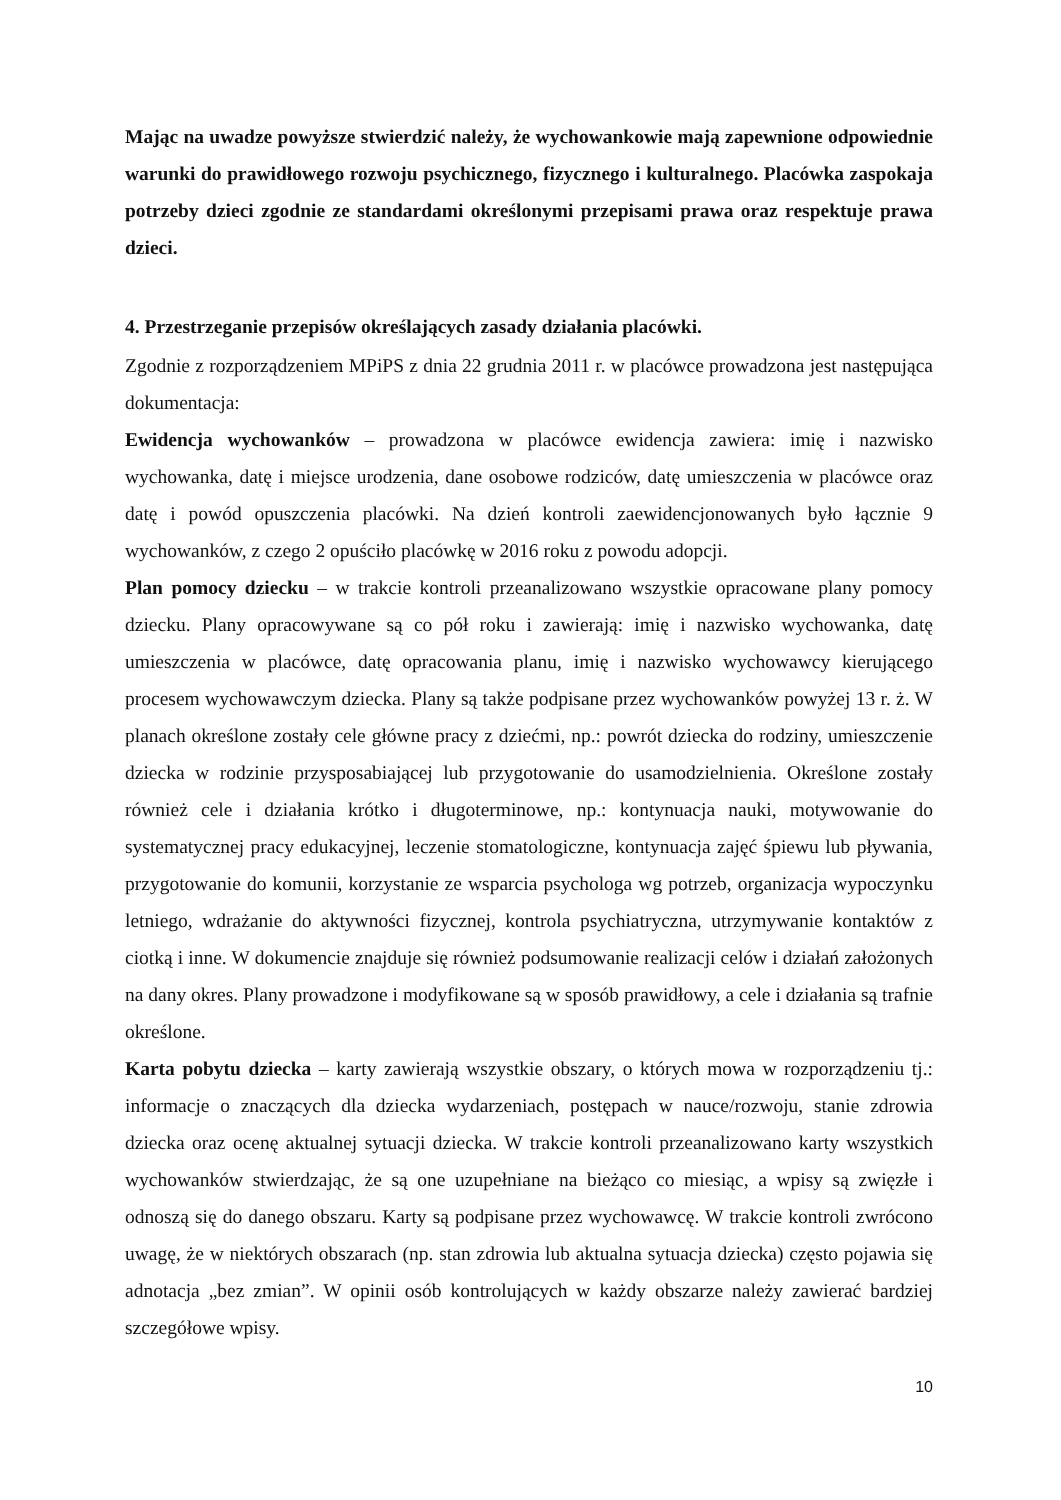Mając na uwadze powyższe stwierdzić należy, że wychowankowie mają zapewnione odpowiednie warunki do prawidłowego rozwoju psychicznego, fizycznego i kulturalnego. Placówka zaspokaja potrzeby dzieci zgodnie ze standardami określonymi przepisami prawa oraz respektuje prawa dzieci.
4. Przestrzeganie przepisów określających zasady działania placówki.
Zgodnie z rozporządzeniem MPiPS z dnia 22 grudnia 2011 r. w placówce prowadzona jest następująca dokumentacja:
Ewidencja wychowanków – prowadzona w placówce ewidencja zawiera: imię i nazwisko wychowanka, datę i miejsce urodzenia, dane osobowe rodziców, datę umieszczenia w placówce oraz datę i powód opuszczenia placówki. Na dzień kontroli zaewidencjonowanych było łącznie 9 wychowanków, z czego 2 opuściło placówkę w 2016 roku z powodu adopcji.
Plan pomocy dziecku – w trakcie kontroli przeanalizowano wszystkie opracowane plany pomocy dziecku. Plany opracowywane są co pół roku i zawierają: imię i nazwisko wychowanka, datę umieszczenia w placówce, datę opracowania planu, imię i nazwisko wychowawcy kierującego procesem wychowawczym dziecka. Plany są także podpisane przez wychowanków powyżej 13 r. ż. W planach określone zostały cele główne pracy z dziećmi, np.: powrót dziecka do rodziny, umieszczenie dziecka w rodzinie przysposabiającej lub przygotowanie do usamodzielnienia. Określone zostały również cele i działania krótko i długoterminowe, np.: kontynuacja nauki, motywowanie do systematycznej pracy edukacyjnej, leczenie stomatologiczne, kontynuacja zajęć śpiewu lub pływania, przygotowanie do komunii, korzystanie ze wsparcia psychologa wg potrzeb, organizacja wypoczynku letniego, wdrażanie do aktywności fizycznej, kontrola psychiatryczna, utrzymywanie kontaktów z ciotką i inne. W dokumencie znajduje się również podsumowanie realizacji celów i działań założonych na dany okres. Plany prowadzone i modyfikowane są w sposób prawidłowy, a cele i działania są trafnie określone.
Karta pobytu dziecka – karty zawierają wszystkie obszary, o których mowa w rozporządzeniu tj.: informacje o znaczących dla dziecka wydarzeniach, postępach w nauce/rozwoju, stanie zdrowia dziecka oraz ocenę aktualnej sytuacji dziecka. W trakcie kontroli przeanalizowano karty wszystkich wychowanków stwierdzając, że są one uzupełniane na bieżąco co miesiąc, a wpisy są zwięzłe i odnoszą się do danego obszaru. Karty są podpisane przez wychowawcę. W trakcie kontroli zwrócono uwagę, że w niektórych obszarach (np. stan zdrowia lub aktualna sytuacja dziecka) często pojawia się adnotacja „bez zmian”. W opinii osób kontrolujących w każdy obszarze należy zawierać bardziej szczegółowe wpisy.
10